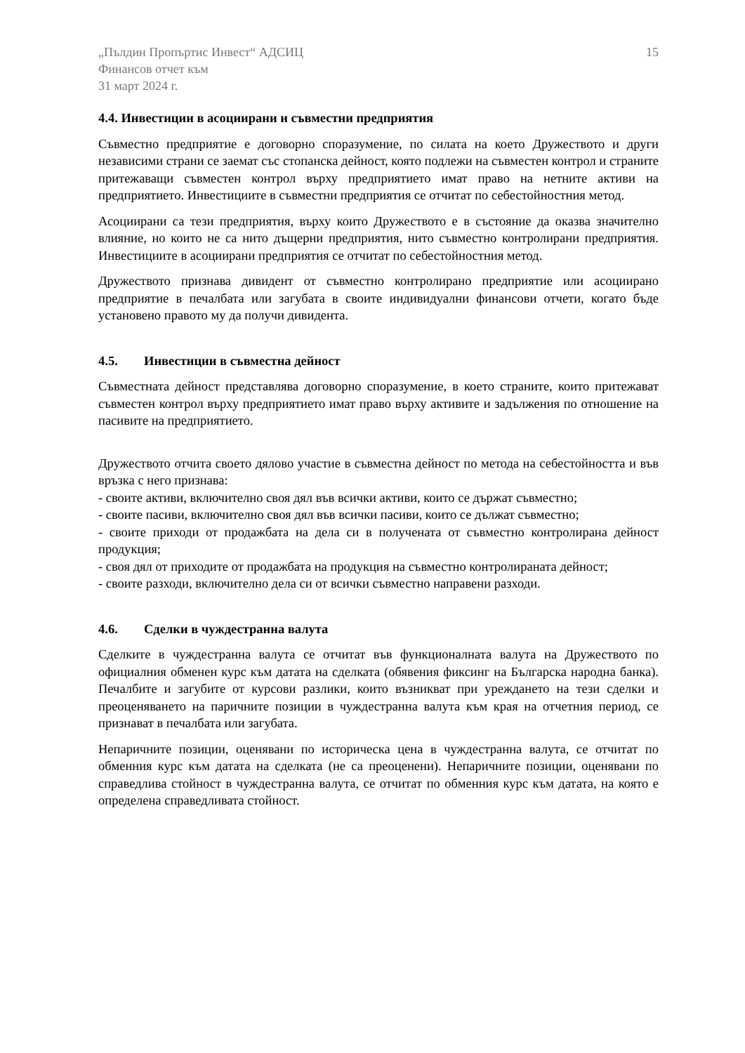„Пълдин Пропъртис Инвест“ АДСИЦ
Финансов отчет към
31 март 2024 г.
15
4.4. Инвестиции в асоциирани и съвместни предприятия
Съвместно предприятие е договорно споразумение, по силата на което Дружеството и други независими страни се заемат със стопанска дейност, която подлежи на съвместен контрол и страните притежаващи съвместен контрол върху предприятието имат право на нетните активи на предприятието. Инвестициите в съвместни предприятия се отчитат по себестойностния метод.
Асоциирани са тези предприятия, върху които Дружеството е в състояние да оказва значително влияние, но които не са нито дъщерни предприятия, нито съвместно контролирани предприятия. Инвестициите в асоциирани предприятия се отчитат по себестойностния метод.
Дружеството признава дивидент от съвместно контролирано предприятие или асоциирано предприятие в печалбата или загубата в своите индивидуални финансови отчети, когато бъде установено правото му да получи дивидента.
4.5. Инвестиции в съвместна дейност
Съвместната дейност представлява договорно споразумение, в което страните, които притежават съвместен контрол върху предприятието имат право върху активите и задължения по отношение на пасивите на предприятието.
Дружеството отчита своето дялово участие в съвместна дейност по метода на себестойността и във връзка с него признава:
- своите активи, включително своя дял във всички активи, които се държат съвместно;
- своите пасиви, включително своя дял във всички пасиви, които се дължат съвместно;
- своите приходи от продажбата на дела си в получената от съвместно контролирана дейност продукция;
- своя дял от приходите от продажбата на продукция на съвместно контролираната дейност;
- своите разходи, включително дела си от всички съвместно направени разходи.
4.6. Сделки в чуждестранна валута
Сделките в чуждестранна валута се отчитат във функционалната валута на Дружеството по официалния обменен курс към датата на сделката (обявения фиксинг на Българска народна банка). Печалбите и загубите от курсови разлики, които възникват при уреждането на тези сделки и преоценяването на паричните позиции в чуждестранна валута към края на отчетния период, се признават в печалбата или загубата.
Непаричните позиции, оценявани по историческа цена в чуждестранна валута, се отчитат по обменния курс към датата на сделката (не са преоценени). Непаричните позиции, оценявани по справедлива стойност в чуждестранна валута, се отчитат по обменния курс към датата, на която е определена справедливата стойност.